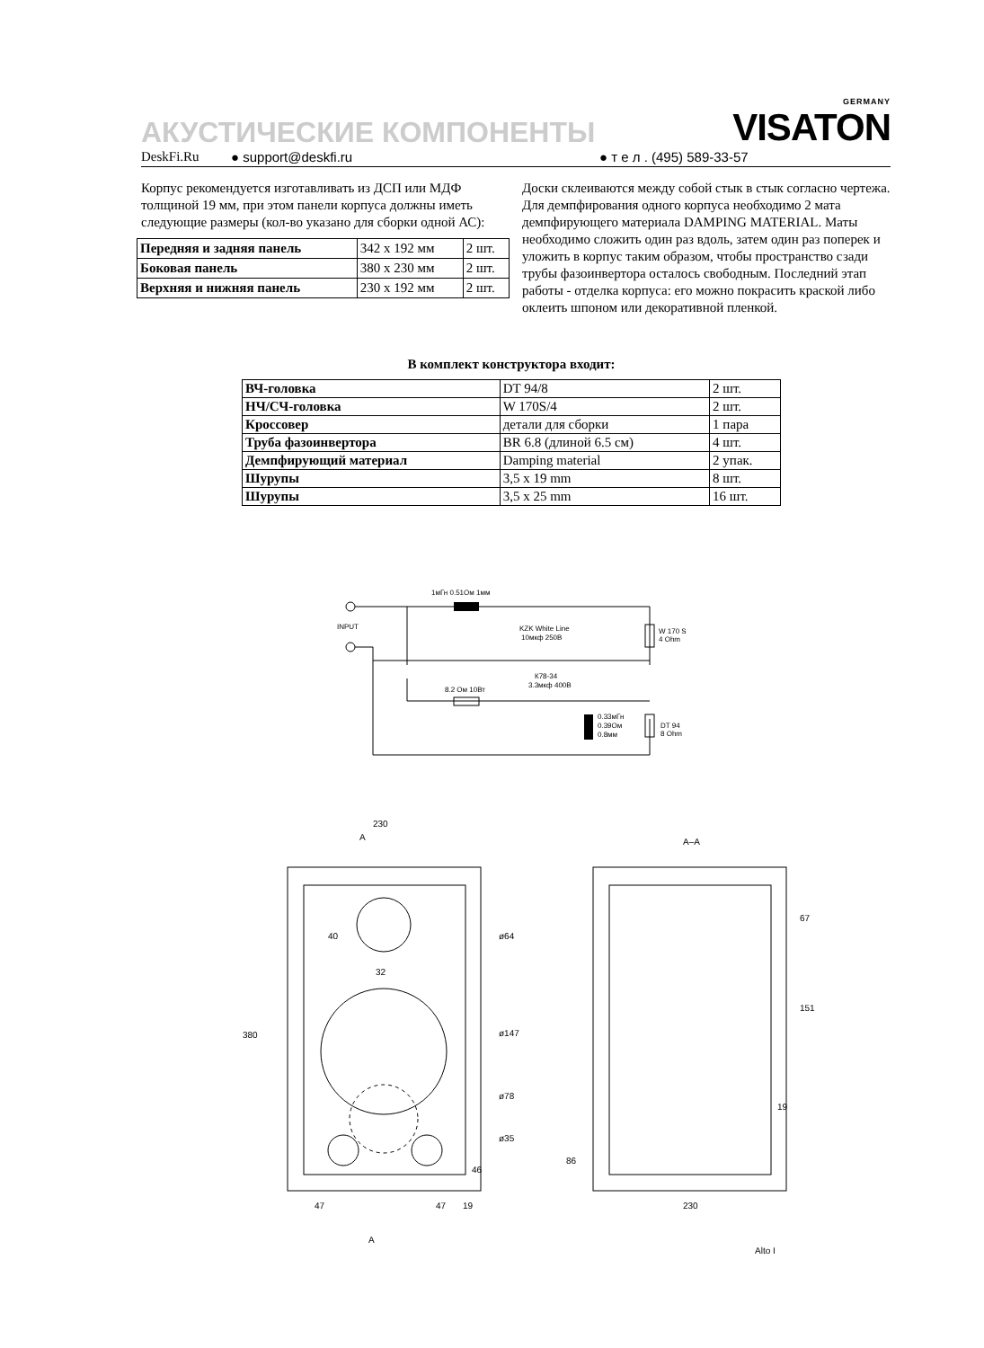АКУСТИЧЕСКИЕ КОМПОНЕНТЫ
GERMANY
VISATON
DeskFi.Ru ● support@deskfi.ru ● т е л . (495) 589-33-57
Корпус рекомендуется изготавливать из ДСП или МДФ толщиной 19 мм, при этом панели корпуса должны иметь следующие размеры (кол-во указано для сборки одной АС):
| Передняя и задняя панель | 342 x 192 мм | 2 шт. |
| Боковая панель | 380 x 230 мм | 2 шт. |
| Верхняя и нижняя панель | 230 x 192 мм | 2 шт. |
Доски склеиваются между собой стык в стык согласно чертежа. Для демпфирования одного корпуса необходимо 2 мата демпфирующего материала DAMPING MATERIAL. Маты необходимо сложить один раз вдоль, затем один раз поперек и уложить в корпус таким образом, чтобы пространство сзади трубы фазоинвертора осталось свободным. Последний этап работы - отделка корпуса: его можно покрасить краской либо оклеить шпоном или декоративной пленкой.
В комплект конструктора входит:
| ВЧ-головка | DT 94/8 | 2 шт. |
| НЧ/СЧ-головка | W 170S/4 | 2 шт. |
| Кроссовер | детали для сборки | 1 пара |
| Труба фазоинвертора | BR 6.8 (длиной 6.5 см) | 4 шт. |
| Демпфирующий материал | Damping material | 2 упак. |
| Шурупы | 3,5 x 19 mm | 8 шт. |
| Шурупы | 3,5 x 25 mm | 16 шт. |
1мГн 0.51Ом 1мм
KZK White Line
10мкф 250В
INPUT
W 170 S
4 Ohm
8.2 Ом 10Вт
К78-34
3.3мкф 400В
0.33мГн
0.39Ом
0.8мм
DT 94
8 Ohm
230
A
380
ø64
ø147
ø78
ø35
47
47
19
46
A
40
32
A–A
67
151
19
86
230
Alto I